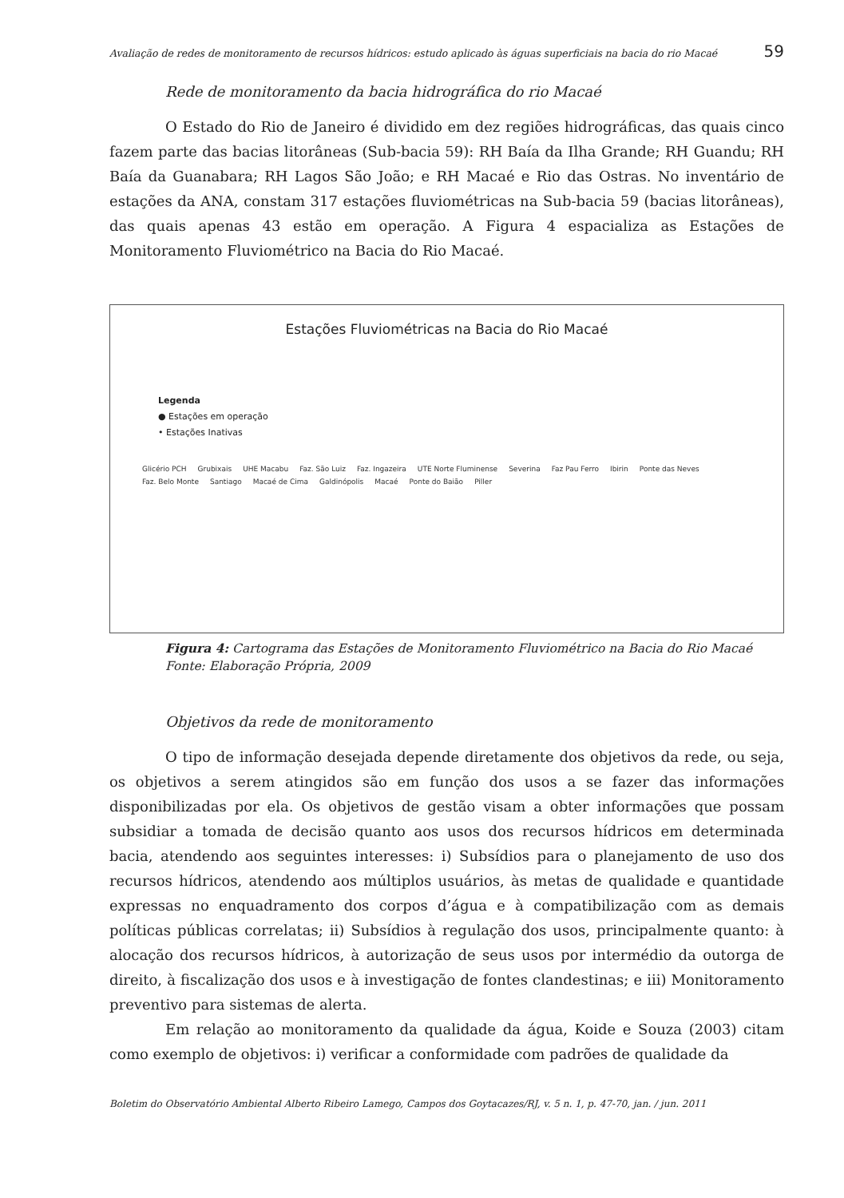Avaliação de redes de monitoramento de recursos hídricos: estudo aplicado às águas superficiais na bacia do rio Macaé 59
Rede de monitoramento da bacia hidrográfica do rio Macaé
O Estado do Rio de Janeiro é dividido em dez regiões hidrográficas, das quais cinco fazem parte das bacias litorâneas (Sub-bacia 59): RH Baía da Ilha Grande; RH Guandu; RH Baía da Guanabara; RH Lagos São João; e RH Macaé e Rio das Ostras. No inventário de estações da ANA, constam 317 estações fluviométricas na Sub-bacia 59 (bacias litorâneas), das quais apenas 43 estão em operação. A Figura 4 espacializa as Estações de Monitoramento Fluviométrico na Bacia do Rio Macaé.
Estações Fluviométricas na Bacia do Rio Macaé
Legenda
● Estações em operação
• Estações Inativas
Glicério PCH Grubixais UHE Macabu Faz. São Luiz Faz. Ingazeira UTE Norte Fluminense Severina Faz Pau Ferro Ibirin Ponte das Neves Faz. Belo Monte Santiago Macaé de Cima Galdinópolis Macaé Ponte do Baião Piller
Figura 4: Cartograma das Estações de Monitoramento Fluviométrico na Bacia do Rio Macaé
Fonte: Elaboração Própria, 2009
Objetivos da rede de monitoramento
O tipo de informação desejada depende diretamente dos objetivos da rede, ou seja, os objetivos a serem atingidos são em função dos usos a se fazer das informações disponibilizadas por ela. Os objetivos de gestão visam a obter informações que possam subsidiar a tomada de decisão quanto aos usos dos recursos hídricos em determinada bacia, atendendo aos seguintes interesses: i) Subsídios para o planejamento de uso dos recursos hídricos, atendendo aos múltiplos usuários, às metas de qualidade e quantidade expressas no enquadramento dos corpos d’água e à compatibilização com as demais políticas públicas correlatas; ii) Subsídios à regulação dos usos, principalmente quanto: à alocação dos recursos hídricos, à autorização de seus usos por intermédio da outorga de direito, à fiscalização dos usos e à investigação de fontes clandestinas; e iii) Monitoramento preventivo para sistemas de alerta.
Em relação ao monitoramento da qualidade da água, Koide e Souza (2003) citam como exemplo de objetivos: i) verificar a conformidade com padrões de qualidade da
Boletim do Observatório Ambiental Alberto Ribeiro Lamego, Campos dos Goytacazes/RJ, v. 5 n. 1, p. 47-70, jan. / jun. 2011